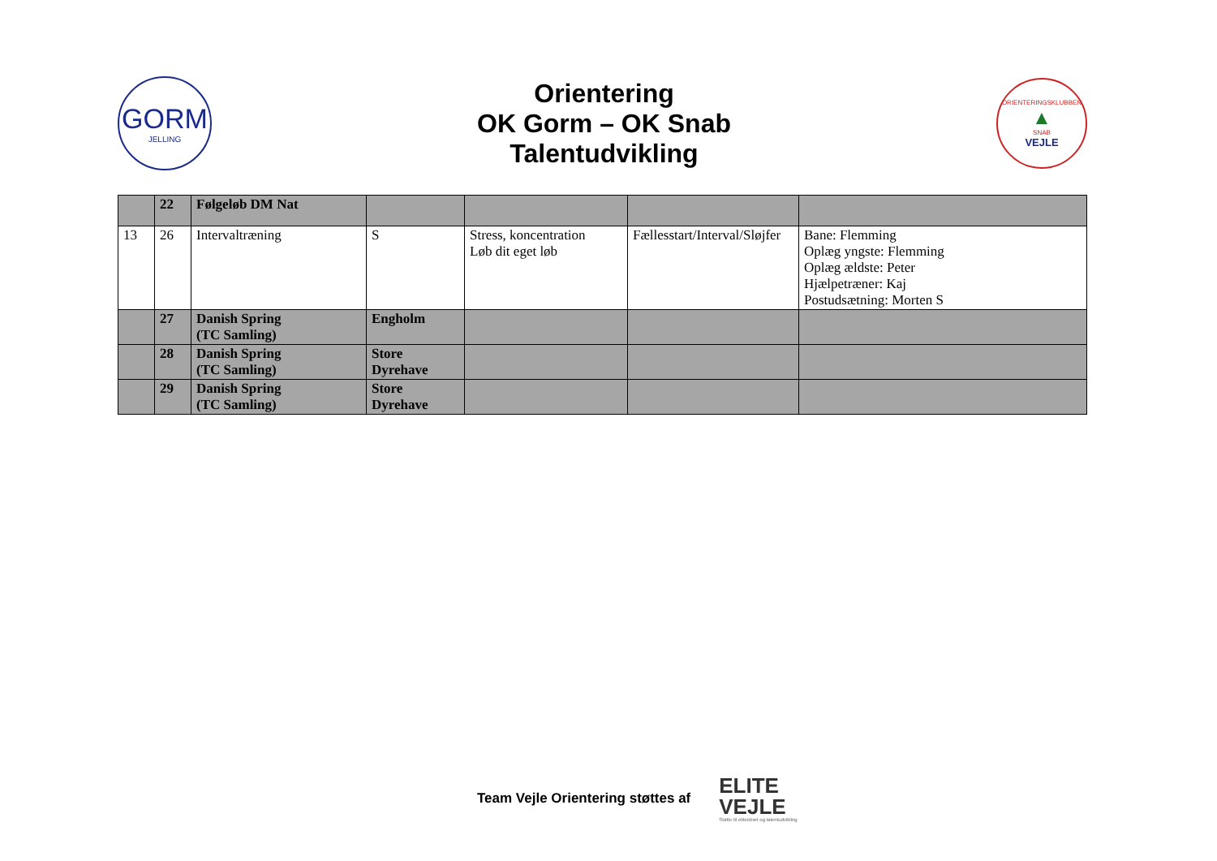GORM
JELLING
Orientering
OK Gorm – OK Snab
Talentudvikling
ORIENTERINGSKLUBBEN
▲
SNAB
VEJLE
| | 22 | Følgeløb DM Nat | | | | |
| 13 | 26 | Intervaltræning | S | Stress, koncentration Løb dit eget løb | Fællesstart/Interval/Sløjfer | Bane: Flemming Oplæg yngste: Flemming Oplæg ældste: Peter Hjælpetræner: Kaj Postudsætning: Morten S |
| | 27 | Danish Spring (TC Samling) | Engholm | | | |
| | 28 | Danish Spring (TC Samling) | Store Dyrehave | | | |
| | 29 | Danish Spring (TC Samling) | Store Dyrehave | | | |
Team Vejle Orientering støttes af
ELITE
VEJLE
Støtte til eliteidræt og talentudvikling